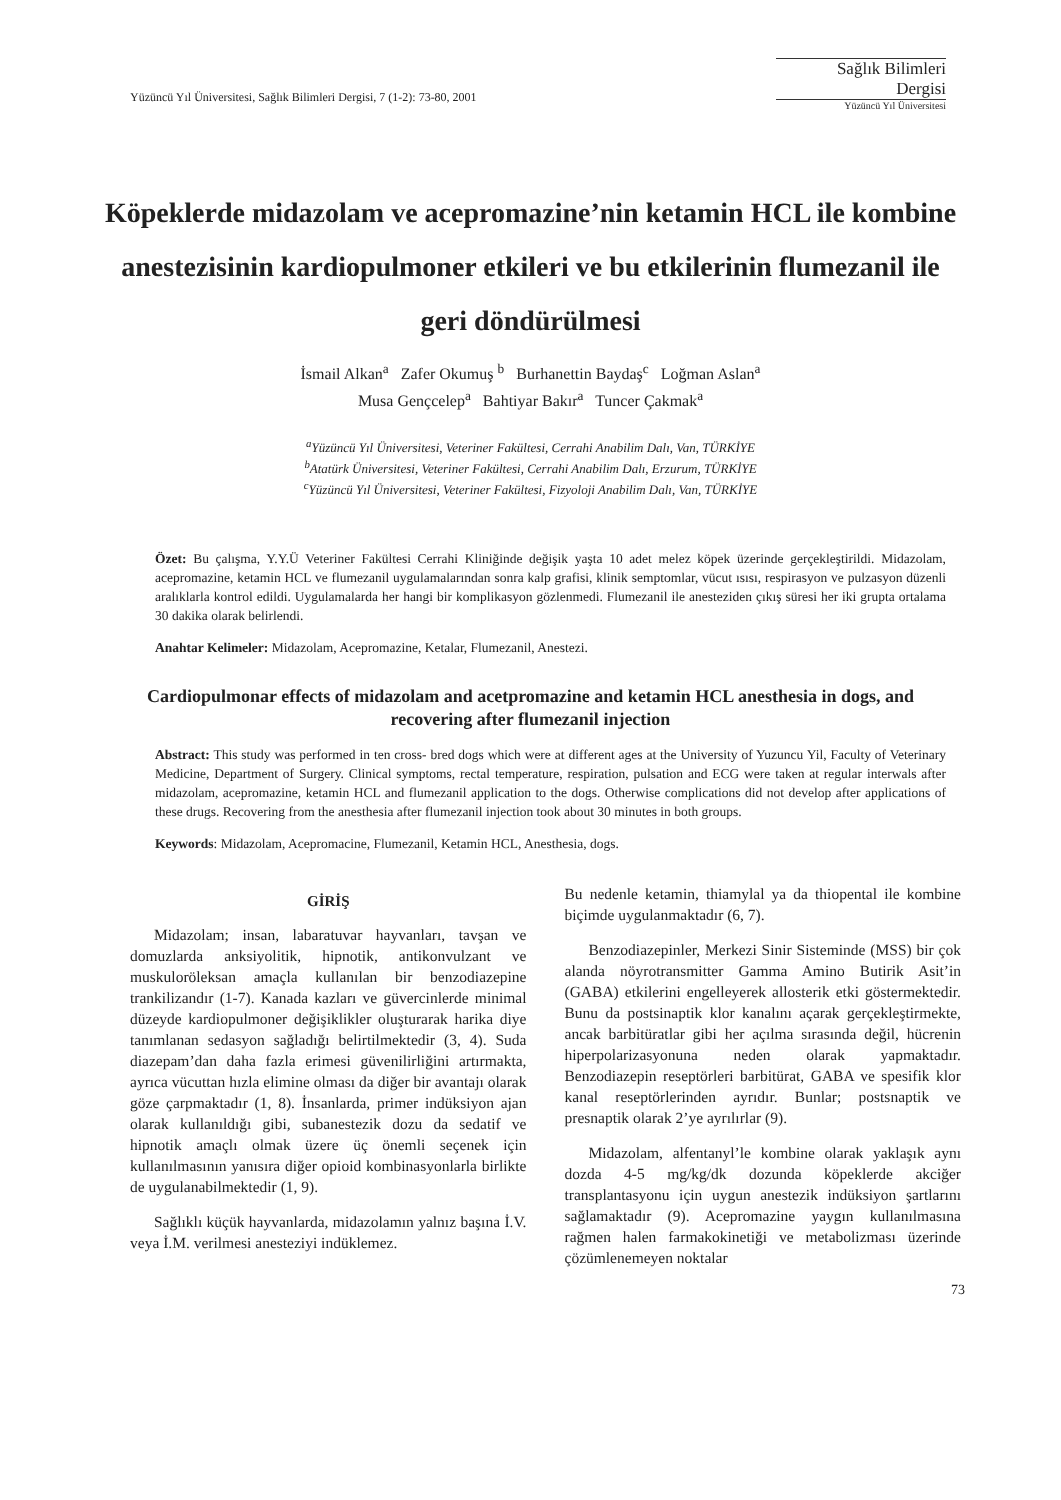Yüzüncü Yıl Üniversitesi, Sağlık Bilimleri Dergisi, 7 (1-2): 73-80, 2001
Sağlık Bilimleri
Dergisi
Yüzüncü Yıl Üniversitesi
Köpeklerde midazolam ve acepromazine’nin ketamin HCL ile kombine anestezisinin kardiopulmoner etkileri ve bu etkilerinin flumezanil ile geri döndürülmesi
İsmail Alkan<sup>a</sup> Zafer Okumuş <sup>b</sup> Burhanettin Baydaş<sup>c</sup> Loğman Aslan<sup>a</sup>
Musa Gençcelep<sup>a</sup> Bahtiyar Bakır<sup>a</sup> Tuncer Çakmak<sup>a</sup>
<sup>a</sup> Yüzüncü Yıl Üniversitesi, Veteriner Fakültesi, Cerrahi Anabilim Dalı, Van, TÜRKİYE
<sup>b</sup> Atatürk Üniversitesi, Veteriner Fakültesi, Cerrahi Anabilim Dalı, Erzurum, TÜRKİYE
<sup>c</sup> Yüzüncü Yıl Üniversitesi, Veteriner Fakültesi, Fizyoloji Anabilim Dalı, Van, TÜRKİYE
Özet: Bu çalışma, Y.Y.Ü Veteriner Fakültesi Cerrahi Kliniğinde değişik yaşta 10 adet melez köpek üzerinde gerçekleştirildi. Midazolam, acepromazine, ketamin HCL ve flumezanil uygulamalarından sonra kalp grafisi, klinik semptomlar, vücut ısısı, respirasyon ve pulzasyon düzenli aralıklarla kontrol edildi. Uygulamalarda her hangi bir komplikasyon gözlenmedi. Flumezanil ile anesteziden çıkış süresi her iki grupta ortalama 30 dakika olarak belirlendi.
Anahtar Kelimeler: Midazolam, Acepromazine, Ketalar, Flumezanil, Anestezi.
Cardiopulmonar effects of midazolam and acetpromazine and ketamin HCL anesthesia in dogs, and recovering after flumezanil injection
Abstract: This study was performed in ten cross- bred dogs which were at different ages at the University of Yuzuncu Yil, Faculty of Veterinary Medicine, Department of Surgery. Clinical symptoms, rectal temperature, respiration, pulsation and ECG were taken at regular interwals after midazolam, acepromazine, ketamin HCL and flumezanil application to the dogs. Otherwise complications did not develop after applications of these drugs. Recovering from the anesthesia after flumezanil injection took about 30 minutes in both groups.
Keywords: Midazolam, Acepromacine, Flumezanil, Ketamin HCL, Anesthesia, dogs.
GİRİŞ
Midazolam; insan, labaratuvar hayvanları, tavşan ve domuzlarda anksiyolitik, hipnotik, antikonvulzant ve muskuloröleksan amaçla kullanılan bir benzodiazepine trankilizandır (1-7). Kanada kazları ve güvercinlerde minimal düzeyde kardiopulmoner değişiklikler oluşturarak harika diye tanımlanan sedasyon sağladığı belirtilmektedir (3, 4). Suda diazepam’dan daha fazla erimesi güvenilirliğini artırmakta, ayrıca vücuttan hızla elimine olması da diğer bir avantajı olarak göze çarpmaktadır (1, 8). İnsanlarda, primer indüksiyon ajan olarak kullanıldığı gibi, subanestezik dozu da sedatif ve hipnotik amaçlı olmak üzere üç önemli seçenek için kullanılmasının yanısıra diğer opioid kombinasyonlarla birlikte de uygulanabilmektedir (1, 9).
Sağlıklı küçük hayvanlarda, midazolamın yalnız başına İ.V. veya İ.M. verilmesi anesteziyi indüklemez.
Bu nedenle ketamin, thiamylal ya da thiopental ile kombine biçimde uygulanmaktadır (6, 7).
Benzodiazepinler, Merkezi Sinir Sisteminde (MSS) bir çok alanda nöyrotransmitter Gamma Amino Butirik Asit’in (GABA) etkilerini engelleyerek allosterik etki göstermektedir. Bunu da postsinaptik klor kanalını açarak gerçekleştirmekte, ancak barbitüratlar gibi her açılma sırasında değil, hücrenin hiperpolarizasyonuna neden olarak yapmaktadır. Benzodiazepin reseptörleri barbitürat, GABA ve spesifik klor kanal reseptörlerinden ayrıdır. Bunlar; postsnaptik ve presnaptik olarak 2’ye ayrılırlar (9).
Midazolam, alfentanyl’le kombine olarak yaklaşık aynı dozda 4-5 mg/kg/dk dozunda köpeklerde akciğer transplantasyonu için uygun anestezik indüksiyon şartlarını sağlamaktadır (9). Acepromazine yaygın kullanılmasına rağmen halen farmakokinetiği ve metabolizması üzerinde çözümlenemeyen noktalar
73